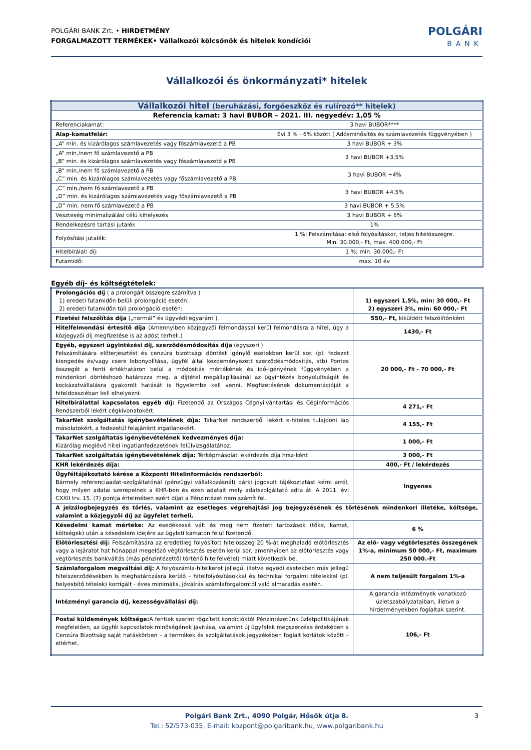POLGÁRI BANK Zrt. • HIRDETMÉNY
FORGALMAZOTT TERMÉKEK• Vállalkozói kölcsönök és hitelek kondíciói
POLGÁRI
BANK
Vállalkozói és önkormányzati* hitelek
| Vállalkozói hitel (beruházási, forgóeszköz és rulírozó** hitelek) | |
| --- | --- |
| Referencia kamat: 3 havi BUBOR – 2021. III. negyedév: 1,05 % | |
| Referenciakamat: | 3 havi BUBOR**** |
| Alap-kamatfelár: | Évi 3 % - 6% között ( Adósminősítés és számlavezetés függvényében ) |
| „A” min. és kizárólagos számlavezetés vagy főszámlavezető a PB | 3 havi BUBOR + 3% |
| „A” min./nem fő számlavezető a PB „B” min. és kizárólagos számlavezetés vagy főszámlavezető a PB | 3 havi BUBOR +3,5% |
| „B” min./nem fő számlavezető a PB „C” min. és kizárólagos számlavezetés vagy főszámlavezető a PB | 3 havi BUBOR +4% |
| „C” min./nem fő számlavezető a PB „D” min. és kizárólagos számlavezetés vagy főszámlavezető a PB | 3 havi BUBOR +4,5% |
| „D” min. nem fő számlavezető a PB | 3 havi BUBOR + 5,5% |
| Veszteség minimalizálási célú kihelyezés | 3 havi BUBOR + 6% |
| Rendelkezésre tartási jutalék | 1% |
| Folyósítási jutalék: | 1 %; Felszámítása: első folyósításkor, teljes hitelösszegre. Min. 30.000,- Ft, max. 400.000,- Ft |
| Hitelbírálati díj: | 1 %; min. 30.000,- Ft |
| Futamidő: | max. 10 év |
Egyéb díj- és költségtételek:
| Prolongációs díj ( a prolongált összegre számítva ) 1) eredeti futamidőn belüli prolongáció esetén: 2) eredeti futamidőn túli prolongáció esetén: | 1) egyszeri 1,5%, min: 30 000,- Ft 2) egyszeri 3%, min: 60 000,- Ft |
| Fizetési felszólítás díja („normál” és ügyvédi egyaránt ) | 550,- Ft, kiküldött felszólítónként |
| Hitelfelmondási értesítő díja (Amennyiben közjegyzői felmondással kerül felmondásra a hitel, úgy a közjegyzői díj megfizetése is az adóst terheli.) | 1430,- Ft |
| Egyéb, egyszeri ügyintézési díj, szerződésmódosítás díja (egyszeri ) Felszámítására előterjesztést és cenzúra bizottsági döntést igénylő esetekben kerül sor. (pl. fedezet kiengedés és/vagy csere lebonyolítása, ügyfél által kezdeményezett szerződésmódosítás, stb) Pontos összegét a fenti értékhatáron belül a módosítás mértékének és idő-igényének függvényében a mindenkori döntéshozó határozza meg. a díjtétel megállapításánál az ügyintézés bonyolultságát és kockázatvállalásra gyakorolt hatását is figyelembe kell venni. Megfizetésének dokumentációját a hiteldossziéban kell elhelyezni. | 20 000,- Ft - 70 000,- Ft |
| Hitelbírálattal kapcsolatos egyéb díj: Fizetendő az Országos Cégnyilvántartási és Céginformációs Rendszerből lekért cégkivonatokért. | 4 271,- Ft |
| TakarNet szolgáltatás igénybevételének díja: TakarNet rendszerből lekért e-hiteles tulajdoni lap másolatokért, a fedezetül felajánlott ingatlanokért. | 4 155,- Ft |
| TakarNet szolgáltatás igénybevételének kedvezményes díja: Kizárólag meglévő hitel ingatlanfedezetének felülvizsgálatához. | 1 000,- Ft |
| TakarNet szolgáltatás igénybevételének díja: Térképmásolat lekérdezés díja hrsz-ként | 3 000,- Ft |
| KHR lekérdezés díja: | 400,- Ft / lekérdezés |
| Ügyféltájékoztató kérése a Központi Hitelinformációs rendszerből: Bármely referenciaadat-szolgáltatónál (pénzügyi vállalkozásnál) bárki jogosult tájékoztatást kérni arról, hogy milyen adatai szerepelnek a KHR-ben és ezen adatait mely adatszolgáltató adta át. A 2011. évi CXXII trv. 15. (7) pontja értelmében ezért díjat a Pénzintézet nem számít fel. | Ingyenes |
| A jelzálogbejegyzés és törlés, valamint az esetleges végrehajtási jog bejegyzésének és törlésének mindenkori illetéke, költsége, valamint a közjegyzői díj az ügyfelet terheli. | |
| Késedelmi kamat mértéke: Az esedékessé vált és meg nem fizetett tartozások (tőke, kamat, költségek) után a késedelem idejére az ügyleti kamaton felül fizetendő. | 6 % |
| Előtörlesztési díj: Felszámítására az eredetileg folyósított hitelösszeg 20 %-át meghaladó előtörlesztés vagy a lejáratot hat hónappal megelőző végtörlesztés esetén kerül sor, amennyiben az előtörlesztés vagy végtörlesztés bankváltás (más pénzintézettől történő hitelfelvétel) miatt következik be. | Az elő- vagy végtörlesztés összegének 1%-a, minimum 50 000,- Ft, maximum 250 000.-Ft |
| Számlaforgalom megváltási díj: A folyószámla-hitelkeret jellegű, illetve egyedi esetekben más jellegű hitelszerződésekben is meghatározásra kerülő – hitelfolyósításokkal és technikai forgalmi tételekkel (pl. helyesbítő tételek) korrigált - éves minimális, jóváírás számlaforgalomtól való elmaradás esetén. | A nem teljesült forgalom 1%-a |
| Intézményi garancia díj, kezességvállalási díj: | A garancia intézmények vonatkozó üzletszabályzataiban, illetve a hirdetményekben foglaltak szerint. |
| Postai küldemények költsége: A fentiek szerint rögzített kondícióktól Pénzintézetünk üzletpolitikájának megfelelően, az ügyfél kapcsolatok minőségének javítása, valamint új ügyfelek megszerzése érdekében a Cenzúra Bizottság saját hatáskörben – a termékek és szolgáltatások jegyzékében foglalt korlátok között – eltérhet. | 106,- Ft |
3 Polgári Bank Zrt., 4090 Polgár, Hősök útja 8.
Tel.: 52/573-035, E-mail: kozpont@polgaribank.hu, www.polgaribank.hu